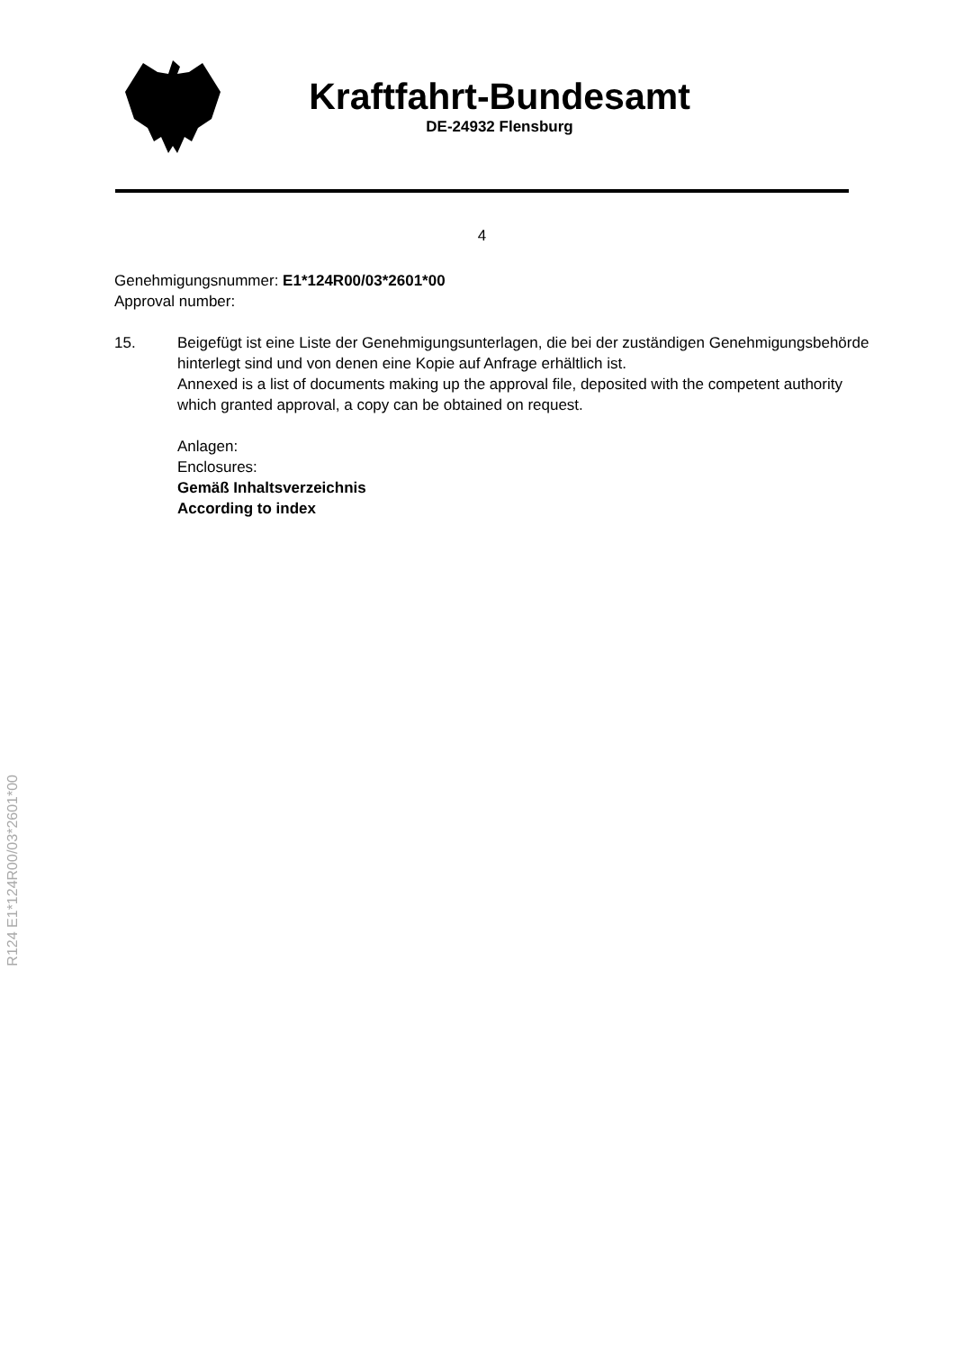Kraftfahrt-Bundesamt
DE-24932 Flensburg
4
Genehmigungsnummer: E1*124R00/03*2601*00
Approval number:
15. Beigefügt ist eine Liste der Genehmigungsunterlagen, die bei der zuständigen Genehmigungsbehörde hinterlegt sind und von denen eine Kopie auf Anfrage erhältlich ist.
Annexed is a list of documents making up the approval file, deposited with the competent authority which granted approval, a copy can be obtained on request.
Anlagen:
Enclosures:
Gemäß Inhaltsverzeichnis
According to index
R124 E1*124R00/03*2601*00